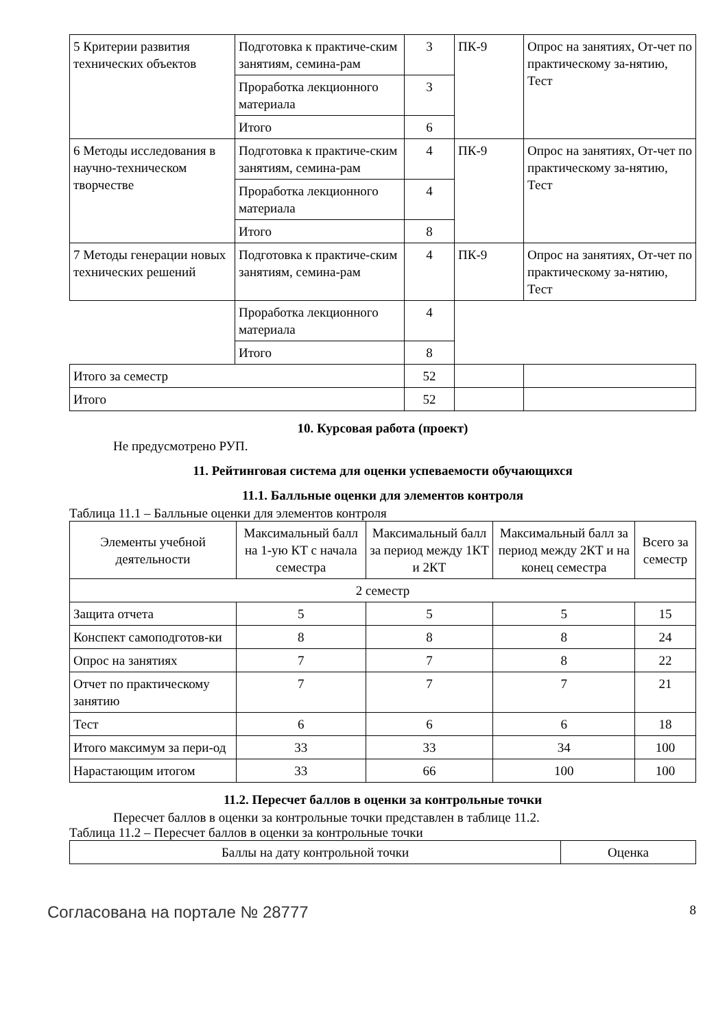| 5 Критерии развития технических объектов | Подготовка к практиче-ским занятиям, семина-рам | 3 | ПК-9 | Опрос на занятиях, От-чет по практическому за-нятию, Тест |
| | Проработка лекционного материала | 3 | | |
| | Итого | 6 | | |
| 6 Методы исследования в научно-техническом творчестве | Подготовка к практиче-ским занятиям, семина-рам | 4 | ПК-9 | Опрос на занятиях, От-чет по практическому за-нятию, Тест |
| | Проработка лекционного материала | 4 | | |
| | Итого | 8 | | |
| 7 Методы генерации новых технических решений | Подготовка к практиче-ским занятиям, семина-рам | 4 | ПК-9 | Опрос на занятиях, От-чет по практическому за-нятию, Тест |
| | Проработка лекционного материала | 4 | | |
| | Итого | 8 | | |
| Итого за семестр | | 52 | | |
| Итого | | 52 | | |
10. Курсовая работа (проект)
Не предусмотрено РУП.
11. Рейтинговая система для оценки успеваемости обучающихся
11.1. Балльные оценки для элементов контроля
Таблица 11.1 – Балльные оценки для элементов контроля
| Элементы учебной деятельности | Максимальный балл на 1-ую КТ с начала семестра | Максимальный балл за период между 1КТ и 2КТ | Максимальный балл за период между 2КТ и на конец семестра | Всего за семестр |
| --- | --- | --- | --- | --- |
| 2 семестр | | | | |
| Защита отчета | 5 | 5 | 5 | 15 |
| Конспект самоподготов-ки | 8 | 8 | 8 | 24 |
| Опрос на занятиях | 7 | 7 | 8 | 22 |
| Отчет по практическому занятию | 7 | 7 | 7 | 21 |
| Тест | 6 | 6 | 6 | 18 |
| Итого максимум за пери-од | 33 | 33 | 34 | 100 |
| Нарастающим итогом | 33 | 66 | 100 | 100 |
11.2. Пересчет баллов в оценки за контрольные точки
Пересчет баллов в оценки за контрольные точки представлен в таблице 11.2.
Таблица 11.2 – Пересчет баллов в оценки за контрольные точки
| Баллы на дату контрольной точки | Оценка |
Согласована на портале № 28777 8